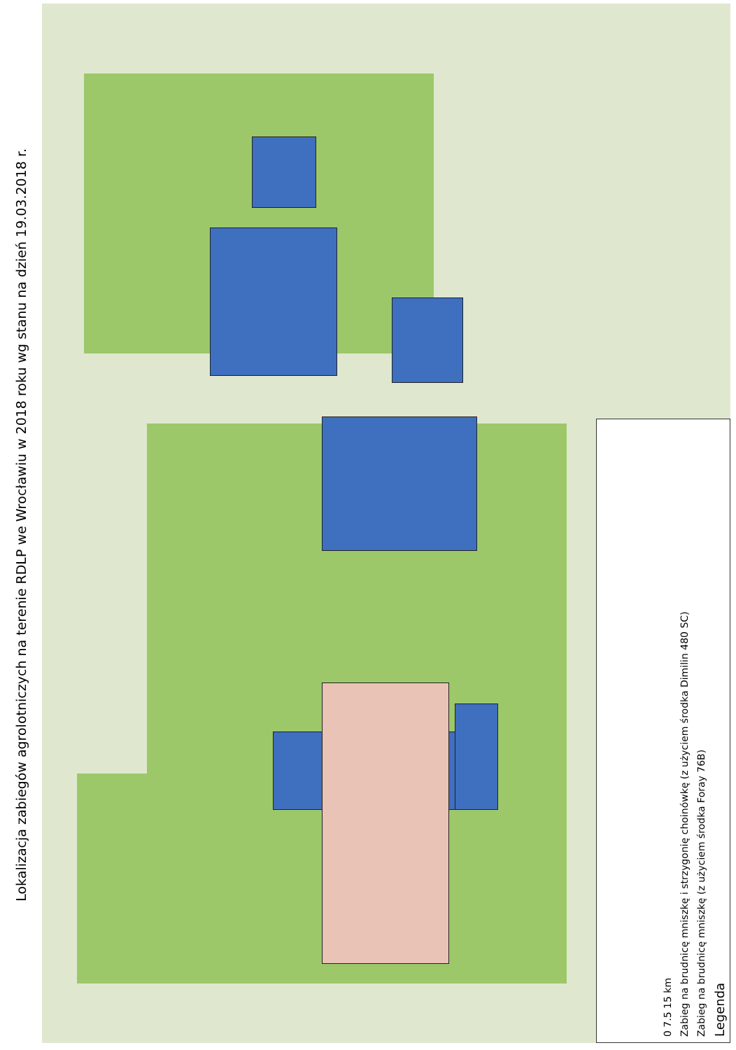Lokalizacja zabiegów agrolotniczych na terenie RDLP we Wrocławiu w 2018 roku wg stanu na dzień 19.03.2018 r.
Legenda
Zabieg na brudnicę mniszkę (z użyciem środka Foray 76B)
Zabieg na brudnicę mniszkę i strzygonię choinówkę (z użyciem środka Dimilin 480 SC)
0 7.5 15 km